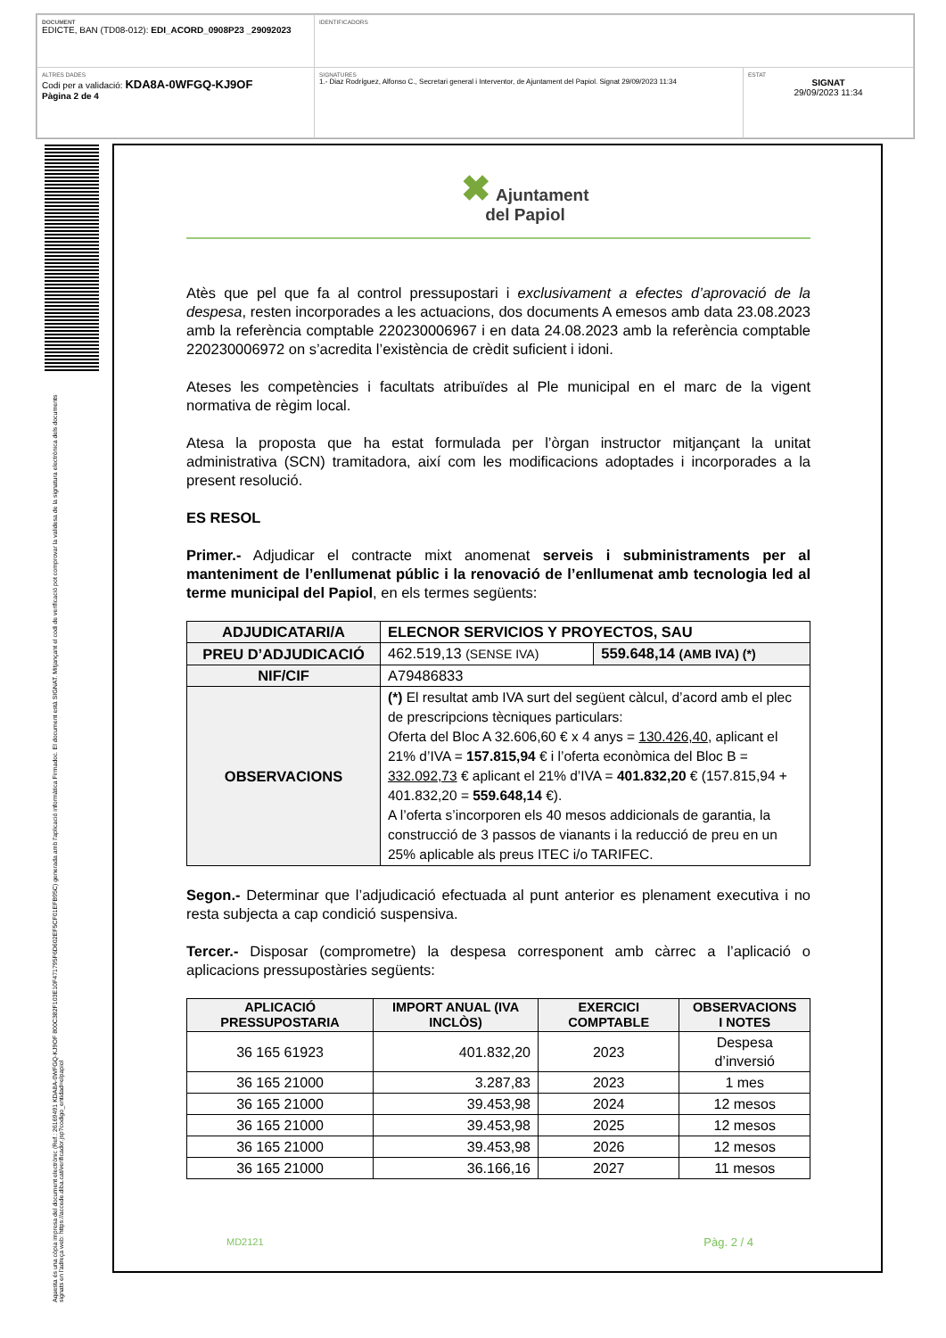| DOCUMENT EDICTE, BAN (TD08-012): EDI_ACORD_0908P23 _29092023 | IDENTIFICADORS | |
| ALTRES DADES Codi per a validació: KDA8A-0WFGQ-KJ9OF Pàgina 2 de 4 | SIGNATURES 1.- Diaz Rodríguez, Alfonso C., Secretari general i Interventor, de Ajuntament del Papiol. Signat 29/09/2023 11:34 | ESTAT SIGNAT 29/09/2023 11:34 |
Aquesta és una còpia impresa del document electrònic (Ref.: 26169491 KDA8A-0WFGQ-KJ9OF 800C382F103E10F471795F6D602EF5CF01EFB95C) generada amb l'aplicació informàtica Firmadoc. El document està SIGNAT. Mitjançant el codi de verificació pot comprovar la validesa de la signatura electrònica dels documents signats en l'adreça web: https://accede.diba.cat/verificador.jsp?codigo_entidad=elpapiol
✖ Ajuntament
del Papiol
Atès que pel que fa al control pressupostari i exclusivament a efectes d’aprovació de la despesa, resten incorporades a les actuacions, dos documents A emesos amb data 23.08.2023 amb la referència comptable 220230006967 i en data 24.08.2023 amb la referència comptable 220230006972 on s’acredita l’existència de crèdit suficient i idoni.
Ateses les competències i facultats atribuïdes al Ple municipal en el marc de la vigent normativa de règim local.
Atesa la proposta que ha estat formulada per l’òrgan instructor mitjançant la unitat administrativa (SCN) tramitadora, així com les modificacions adoptades i incorporades a la present resolució.
ES RESOL
Primer.- Adjudicar el contracte mixt anomenat serveis i subministraments per al manteniment de l’enllumenat públic i la renovació de l’enllumenat amb tecnologia led al terme municipal del Papiol, en els termes següents:
| ADJUDICATARI/A | ELECNOR SERVICIOS Y PROYECTOS, SAU | |
| PREU D’ADJUDICACIÓ | 462.519,13 (SENSE IVA) | 559.648,14 (AMB IVA) (*) |
| NIF/CIF | A79486833 | |
| OBSERVACIONS | (*) El resultat amb IVA surt del següent càlcul, d’acord amb el plec de prescripcions tècniques particulars: Oferta del Bloc A 32.606,60 € x 4 anys = 130.426,40 , aplicant el 21% d’IVA = 157.815,94 € i l’oferta econòmica del Bloc B = 332.092,73 € aplicant el 21% d’IVA = 401.832,20 € (157.815,94 + 401.832,20 = 559.648,14 €). A l’oferta s’incorporen els 40 mesos addicionals de garantia, la construcció de 3 passos de vianants i la reducció de preu en un 25% aplicable als preus ITEC i/o TARIFEC. | |
Segon.- Determinar que l’adjudicació efectuada al punt anterior es plenament executiva i no resta subjecta a cap condició suspensiva.
Tercer.- Disposar (comprometre) la despesa corresponent amb càrrec a l’aplicació o aplicacions pressupostàries següents:
| APLICACIÓ PRESSUPOSTARIA | IMPORT ANUAL (IVA INCLÒS) | EXERCICI COMPTABLE | OBSERVACIONS I NOTES |
| --- | --- | --- | --- |
| 36 165 61923 | 401.832,20 | 2023 | Despesa d’inversió |
| 36 165 21000 | 3.287,83 | 2023 | 1 mes |
| 36 165 21000 | 39.453,98 | 2024 | 12 mesos |
| 36 165 21000 | 39.453,98 | 2025 | 12 mesos |
| 36 165 21000 | 39.453,98 | 2026 | 12 mesos |
| 36 165 21000 | 36.166,16 | 2027 | 11 mesos |
MD2121 Pàg. 2 / 4